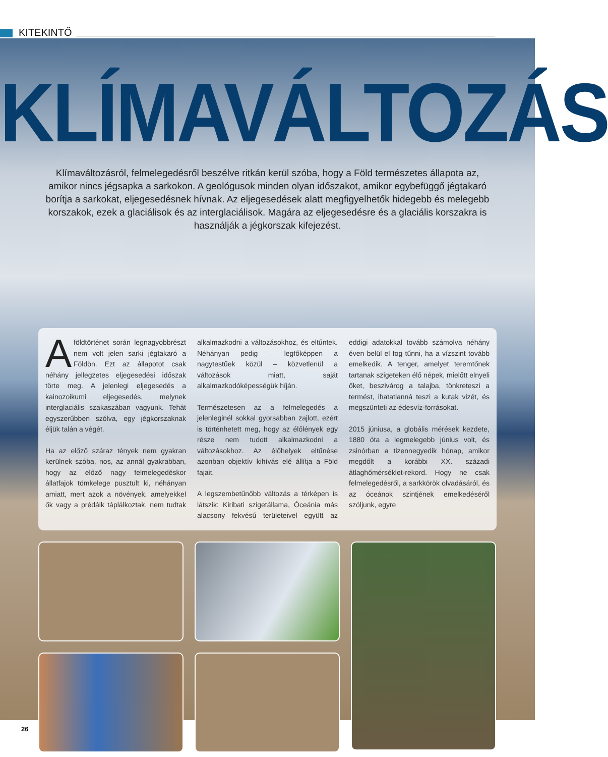KITEKINTŐ
KLÍMAVÁLTOZÁS
Klímaváltozásról, felmelegedésről beszélve ritkán kerül szóba, hogy a Föld természetes állapota az, amikor nincs jégsapka a sarkokon. A geológusok minden olyan időszakot, amikor egybefüggő jégtakaró borítja a sarkokat, eljegesedésnek hívnak. Az eljegesedések alatt megfigyelhetők hidegebb és melegebb korszakok, ezek a glaciálisok és az interglaciálisok. Magára az eljegesedésre és a glaciális korszakra is használják a jégkorszak kifejezést.
A földtörténet során legnagyobbrészt nem volt jelen sarki jégtakaró a Földön. Ezt az állapotot csak néhány jellegzetes eljegesedési időszak törte meg. A jelenlegi eljegesedés a kainozoikumi eljegesedés, melynek interglaciális szakaszában vagyunk. Tehát egyszerűbben szólva, egy jégkorszaknak éljük talán a végét.
Ha az előző száraz tények nem gyakran kerülnek szóba, nos, az annál gyakrabban, hogy az előző nagy felmelegedéskor állatfajok tömkelege pusztult ki, néhányan amiatt, mert azok a növények, amelyekkel ők vagy a prédáik táplálkoztak, nem tudtak alkalmazkodni a változásokhoz, és eltűntek. Néhányan pedig – legfőképpen a nagytestűek közül – közvetlenül a változások miatt, saját alkalmazkodóképességük híján.
Természetesen az a felmelegedés a jelenleginél sokkal gyorsabban zajlott, ezért is történhetett meg, hogy az élőlények egy része nem tudott alkalmazkodni a változásokhoz. Az élőhelyek eltűnése azonban objektív kihívás elé állítja a Föld fajait.
A legszembetűnőbb változás a térképen is látszik: Kiribati szigetállama, Óceánia más alacsony fekvésű területeivel együtt az eddigi adatokkal tovább számolva néhány éven belül el fog tűnni, ha a vízszint tovább emelkedik. A tenger, amelyet teremtőnek tartanak szigeteken élő népek, mielőtt elnyeli őket, beszivárog a talajba, tönkreteszi a termést, ihatatlanná teszi a kutak vizét, és megszünteti az édesvíz-forrásokat.
2015 júniusa, a globális mérések kezdete, 1880 óta a legmelegebb június volt, és zsinórban a tizennegyedik hónap, amikor megdőlt a korábbi XX. századi átlaghőmérséklet-rekord. Hogy ne csak felmelegedésről, a sarkkörök olvadásáról, és az óceánok szintjének emelkedéséről szóljunk, egyre
26